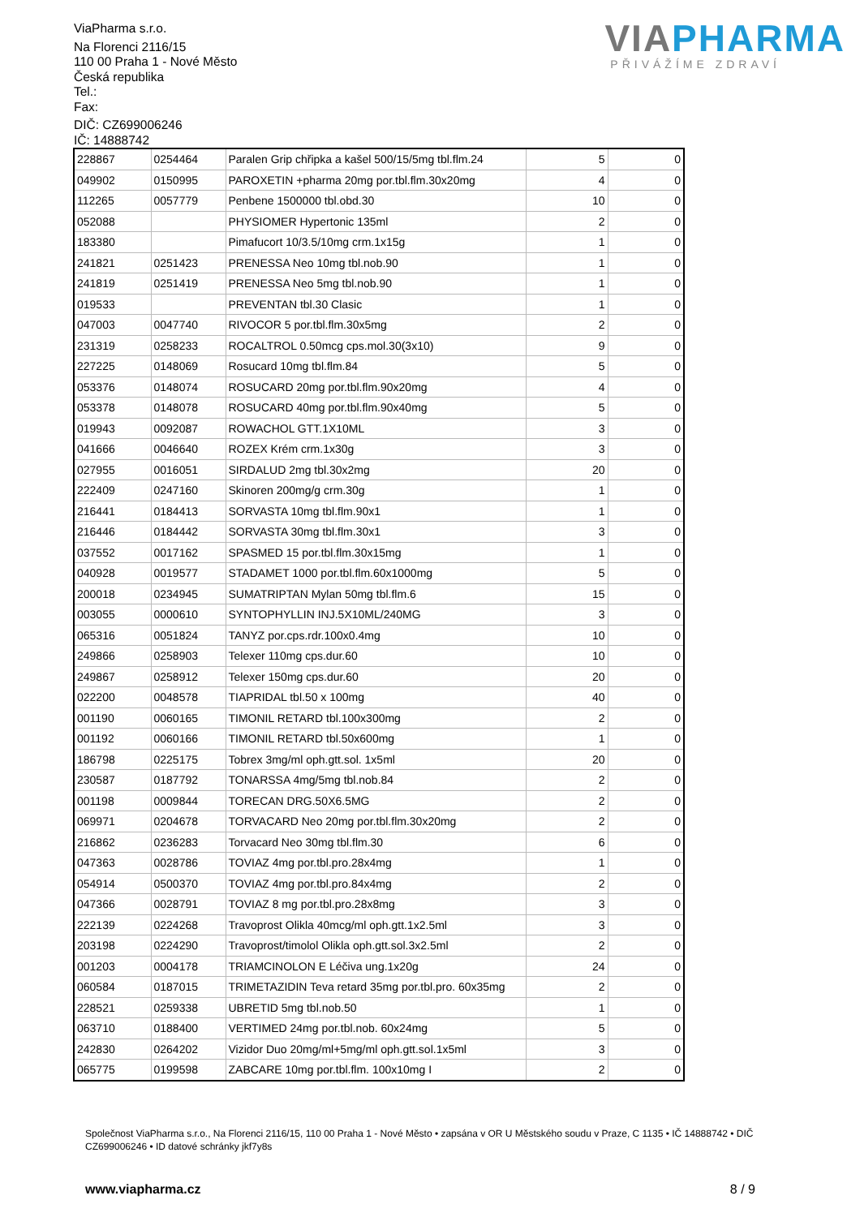ViaPharma s.r.o.
Na Florenci 2116/15
110 00 Praha 1 - Nové Město
Česká republika
Tel.:
Fax:
DIČ: CZ699006246
IČ: 14888742
VIA PHARMA
PŘIVÁŽÍME ZDRAVÍ
| 228867 | 0254464 | Paralen Grip chřipka a kašel 500/15/5mg tbl.flm.24 | 5 | 0 |
| 049902 | 0150995 | PAROXETIN +pharma 20mg por.tbl.flm.30x20mg | 4 | 0 |
| 112265 | 0057779 | Penbene 1500000 tbl.obd.30 | 10 | 0 |
| 052088 | | PHYSIOMER Hypertonic 135ml | 2 | 0 |
| 183380 | | Pimafucort 10/3.5/10mg crm.1x15g | 1 | 0 |
| 241821 | 0251423 | PRENESSA Neo 10mg tbl.nob.90 | 1 | 0 |
| 241819 | 0251419 | PRENESSA Neo 5mg tbl.nob.90 | 1 | 0 |
| 019533 | | PREVENTAN tbl.30 Clasic | 1 | 0 |
| 047003 | 0047740 | RIVOCOR 5 por.tbl.flm.30x5mg | 2 | 0 |
| 231319 | 0258233 | ROCALTROL 0.50mcg cps.mol.30(3x10) | 9 | 0 |
| 227225 | 0148069 | Rosucard 10mg tbl.flm.84 | 5 | 0 |
| 053376 | 0148074 | ROSUCARD 20mg por.tbl.flm.90x20mg | 4 | 0 |
| 053378 | 0148078 | ROSUCARD 40mg por.tbl.flm.90x40mg | 5 | 0 |
| 019943 | 0092087 | ROWACHOL GTT.1X10ML | 3 | 0 |
| 041666 | 0046640 | ROZEX Krém crm.1x30g | 3 | 0 |
| 027955 | 0016051 | SIRDALUD 2mg tbl.30x2mg | 20 | 0 |
| 222409 | 0247160 | Skinoren 200mg/g crm.30g | 1 | 0 |
| 216441 | 0184413 | SORVASTA 10mg tbl.flm.90x1 | 1 | 0 |
| 216446 | 0184442 | SORVASTA 30mg tbl.flm.30x1 | 3 | 0 |
| 037552 | 0017162 | SPASMED 15 por.tbl.flm.30x15mg | 1 | 0 |
| 040928 | 0019577 | STADAMET 1000 por.tbl.flm.60x1000mg | 5 | 0 |
| 200018 | 0234945 | SUMATRIPTAN Mylan 50mg tbl.flm.6 | 15 | 0 |
| 003055 | 0000610 | SYNTOPHYLLIN INJ.5X10ML/240MG | 3 | 0 |
| 065316 | 0051824 | TANYZ por.cps.rdr.100x0.4mg | 10 | 0 |
| 249866 | 0258903 | Telexer 110mg cps.dur.60 | 10 | 0 |
| 249867 | 0258912 | Telexer 150mg cps.dur.60 | 20 | 0 |
| 022200 | 0048578 | TIAPRIDAL tbl.50 x 100mg | 40 | 0 |
| 001190 | 0060165 | TIMONIL RETARD tbl.100x300mg | 2 | 0 |
| 001192 | 0060166 | TIMONIL RETARD tbl.50x600mg | 1 | 0 |
| 186798 | 0225175 | Tobrex 3mg/ml oph.gtt.sol. 1x5ml | 20 | 0 |
| 230587 | 0187792 | TONARSSA 4mg/5mg tbl.nob.84 | 2 | 0 |
| 001198 | 0009844 | TORECAN DRG.50X6.5MG | 2 | 0 |
| 069971 | 0204678 | TORVACARD Neo 20mg por.tbl.flm.30x20mg | 2 | 0 |
| 216862 | 0236283 | Torvacard Neo 30mg tbl.flm.30 | 6 | 0 |
| 047363 | 0028786 | TOVIAZ 4mg por.tbl.pro.28x4mg | 1 | 0 |
| 054914 | 0500370 | TOVIAZ 4mg por.tbl.pro.84x4mg | 2 | 0 |
| 047366 | 0028791 | TOVIAZ 8 mg por.tbl.pro.28x8mg | 3 | 0 |
| 222139 | 0224268 | Travoprost Olikla 40mcg/ml oph.gtt.1x2.5ml | 3 | 0 |
| 203198 | 0224290 | Travoprost/timolol Olikla oph.gtt.sol.3x2.5ml | 2 | 0 |
| 001203 | 0004178 | TRIAMCINOLON E Léčiva ung.1x20g | 24 | 0 |
| 060584 | 0187015 | TRIMETAZIDIN Teva retard 35mg por.tbl.pro. 60x35mg | 2 | 0 |
| 228521 | 0259338 | UBRETID 5mg tbl.nob.50 | 1 | 0 |
| 063710 | 0188400 | VERTIMED 24mg por.tbl.nob. 60x24mg | 5 | 0 |
| 242830 | 0264202 | Vizidor Duo 20mg/ml+5mg/ml oph.gtt.sol.1x5ml | 3 | 0 |
| 065775 | 0199598 | ZABCARE 10mg por.tbl.flm. 100x10mg I | 2 | 0 |
Společnost ViaPharma s.r.o., Na Florenci 2116/15, 110 00 Praha 1 - Nové Město • zapsána v OR U Městského soudu v Praze, C 1135 • IČ 14888742 • DIČ CZ699006246 • ID datové schránky jkf7y8s
www.viapharma.cz 8 / 9